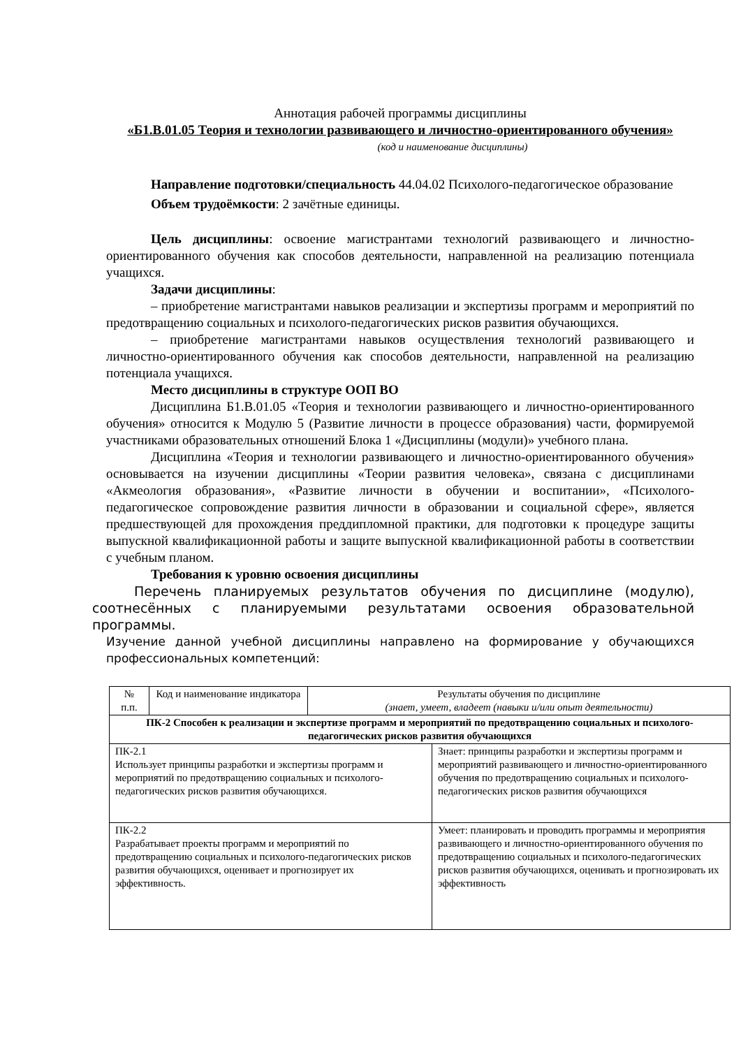Аннотация рабочей программы дисциплины
«Б1.В.01.05 Теория и технологии развивающего и личностно-ориентированного обучения»
(код и наименование дисциплины)
Направление подготовки/специальность 44.04.02 Психолого-педагогическое образование
Объем трудоёмкости: 2 зачётные единицы.
Цель дисциплины: освоение магистрантами технологий развивающего и личностно-ориентированного обучения как способов деятельности, направленной на реализацию потенциала учащихся.
Задачи дисциплины:
– приобретение магистрантами навыков реализации и экспертизы программ и мероприятий по предотвращению социальных и психолого-педагогических рисков развития обучающихся.
– приобретение магистрантами навыков осуществления технологий развивающего и личностно-ориентированного обучения как способов деятельности, направленной на реализацию потенциала учащихся.
Место дисциплины в структуре ООП ВО
Дисциплина Б1.В.01.05 «Теория и технологии развивающего и личностно-ориентированного обучения» относится к Модулю 5 (Развитие личности в процессе образования) части, формируемой участниками образовательных отношений Блока 1 «Дисциплины (модули)» учебного плана.
Дисциплина «Теория и технологии развивающего и личностно-ориентированного обучения» основывается на изучении дисциплины «Теории развития человека», связана с дисциплинами «Акмеология образования», «Развитие личности в обучении и воспитании», «Психолого-педагогическое сопровождение развития личности в образовании и социальной сфере», является предшествующей для прохождения преддипломной практики, для подготовки к процедуре защиты выпускной квалификационной работы и защите выпускной квалификационной работы в соответствии с учебным планом.
Требования к уровню освоения дисциплины
Перечень планируемых результатов обучения по дисциплине (модулю), соотнесённых с планируемыми результатами освоения образовательной программы.
Изучение данной учебной дисциплины направлено на формирование у обучающихся профессиональных компетенций:
| № п.п. | Код и наименование индикатора | Результаты обучения по дисциплине (знает, умеет, владеет (навыки и/или опыт деятельности) | |
| --- | --- | --- | --- |
| ПК-2 Способен к реализации и экспертизе программ и мероприятий по предотвращению социальных и психолого-педагогических рисков развития обучающихся | | | |
| ПК-2.1 Использует принципы разработки и экспертизы программ и мероприятий по предотвращению социальных и психолого-педагогических рисков развития обучающихся. | | | Знает: принципы разработки и экспертизы программ и мероприятий развивающего и личностно-ориентированного обучения по предотвращению социальных и психолого-педагогических рисков развития обучающихся |
| ПК-2.2 Разрабатывает проекты программ и мероприятий по предотвращению социальных и психолого-педагогических рисков развития обучающихся, оценивает и прогнозирует их эффективность. | | | Умеет: планировать и проводить программы и мероприятия развивающего и личностно-ориентированного обучения по предотвращению социальных и психолого-педагогических рисков развития обучающихся, оценивать и прогнозировать их эффективность |